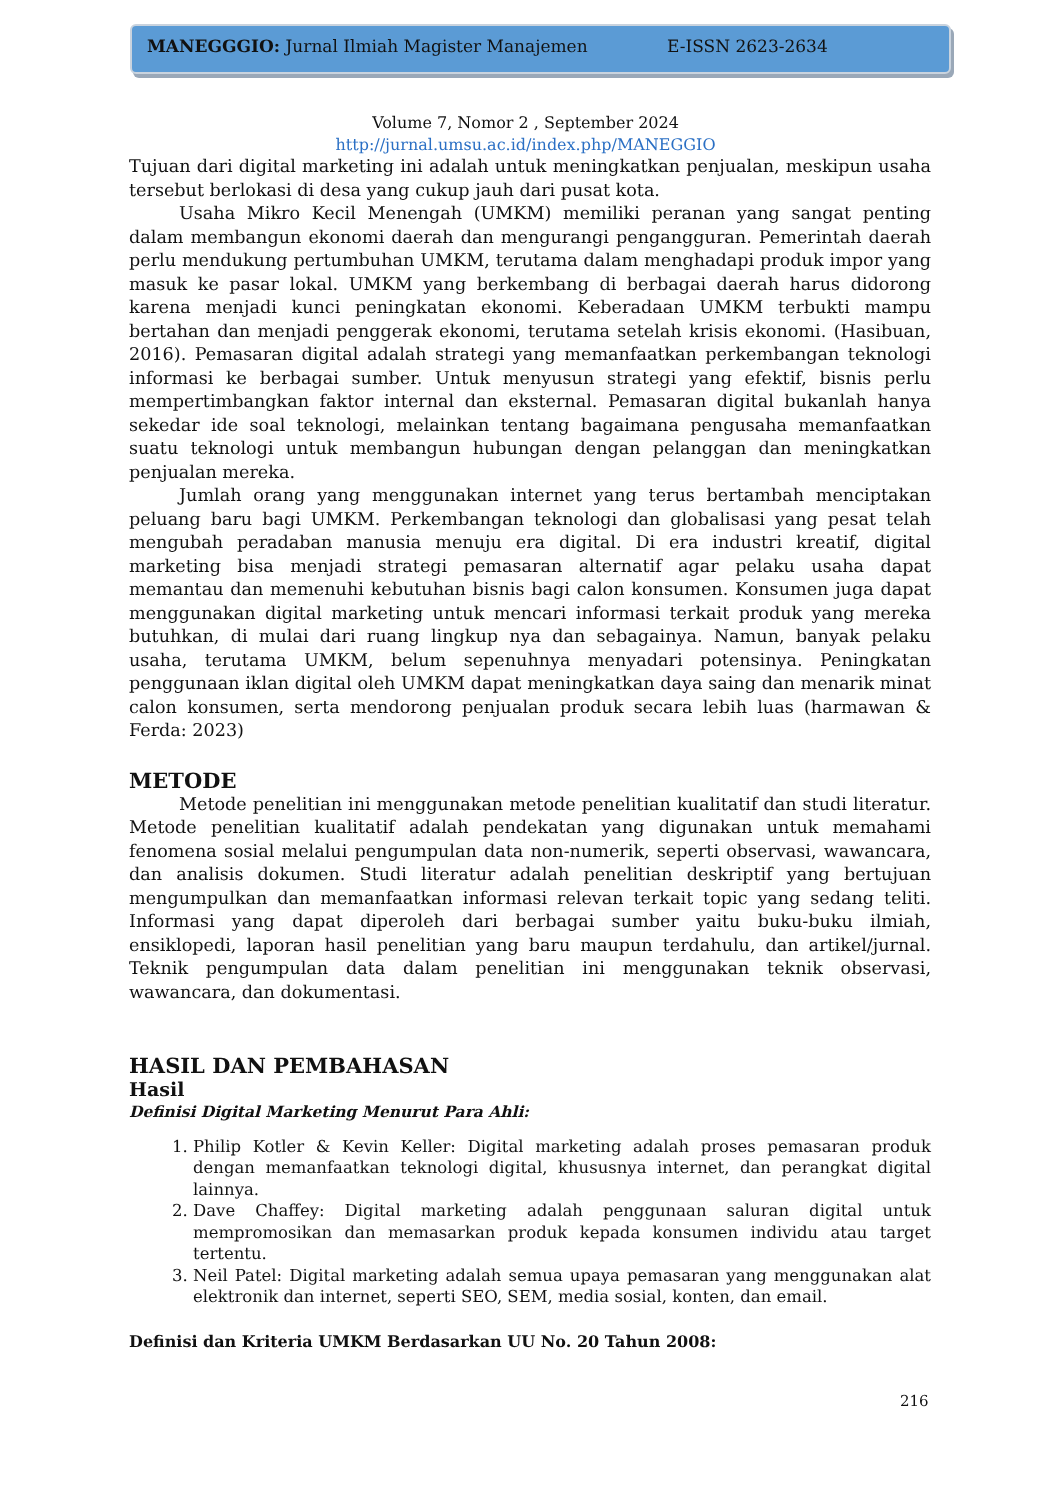MANEGGGIO: Jurnal Ilmiah Magister Manajemen E-ISSN 2623-2634
Volume 7, Nomor 2 , September 2024
http://jurnal.umsu.ac.id/index.php/MANEGGIO
Tujuan dari digital marketing ini adalah untuk meningkatkan penjualan, meskipun usaha tersebut berlokasi di desa yang cukup jauh dari pusat kota.
Usaha Mikro Kecil Menengah (UMKM) memiliki peranan yang sangat penting dalam membangun ekonomi daerah dan mengurangi pengangguran. Pemerintah daerah perlu mendukung pertumbuhan UMKM, terutama dalam menghadapi produk impor yang masuk ke pasar lokal. UMKM yang berkembang di berbagai daerah harus didorong karena menjadi kunci peningkatan ekonomi. Keberadaan UMKM terbukti mampu bertahan dan menjadi penggerak ekonomi, terutama setelah krisis ekonomi. (Hasibuan, 2016). Pemasaran digital adalah strategi yang memanfaatkan perkembangan teknologi informasi ke berbagai sumber. Untuk menyusun strategi yang efektif, bisnis perlu mempertimbangkan faktor internal dan eksternal. Pemasaran digital bukanlah hanya sekedar ide soal teknologi, melainkan tentang bagaimana pengusaha memanfaatkan suatu teknologi untuk membangun hubungan dengan pelanggan dan meningkatkan penjualan mereka.
Jumlah orang yang menggunakan internet yang terus bertambah menciptakan peluang baru bagi UMKM. Perkembangan teknologi dan globalisasi yang pesat telah mengubah peradaban manusia menuju era digital. Di era industri kreatif, digital marketing bisa menjadi strategi pemasaran alternatif agar pelaku usaha dapat memantau dan memenuhi kebutuhan bisnis bagi calon konsumen. Konsumen juga dapat menggunakan digital marketing untuk mencari informasi terkait produk yang mereka butuhkan, di mulai dari ruang lingkup nya dan sebagainya. Namun, banyak pelaku usaha, terutama UMKM, belum sepenuhnya menyadari potensinya. Peningkatan penggunaan iklan digital oleh UMKM dapat meningkatkan daya saing dan menarik minat calon konsumen, serta mendorong penjualan produk secara lebih luas (harmawan & Ferda: 2023)
METODE
Metode penelitian ini menggunakan metode penelitian kualitatif dan studi literatur. Metode penelitian kualitatif adalah pendekatan yang digunakan untuk memahami fenomena sosial melalui pengumpulan data non-numerik, seperti observasi, wawancara, dan analisis dokumen. Studi literatur adalah penelitian deskriptif yang bertujuan mengumpulkan dan memanfaatkan informasi relevan terkait topic yang sedang teliti. Informasi yang dapat diperoleh dari berbagai sumber yaitu buku-buku ilmiah, ensiklopedi, laporan hasil penelitian yang baru maupun terdahulu, dan artikel/jurnal. Teknik pengumpulan data dalam penelitian ini menggunakan teknik observasi, wawancara, dan dokumentasi.
HASIL DAN PEMBAHASAN
Hasil
Definisi Digital Marketing Menurut Para Ahli:
1. Philip Kotler & Kevin Keller: Digital marketing adalah proses pemasaran produk dengan memanfaatkan teknologi digital, khususnya internet, dan perangkat digital lainnya.
2. Dave Chaffey: Digital marketing adalah penggunaan saluran digital untuk mempromosikan dan memasarkan produk kepada konsumen individu atau target tertentu.
3. Neil Patel: Digital marketing adalah semua upaya pemasaran yang menggunakan alat elektronik dan internet, seperti SEO, SEM, media sosial, konten, dan email.
Definisi dan Kriteria UMKM Berdasarkan UU No. 20 Tahun 2008:
216